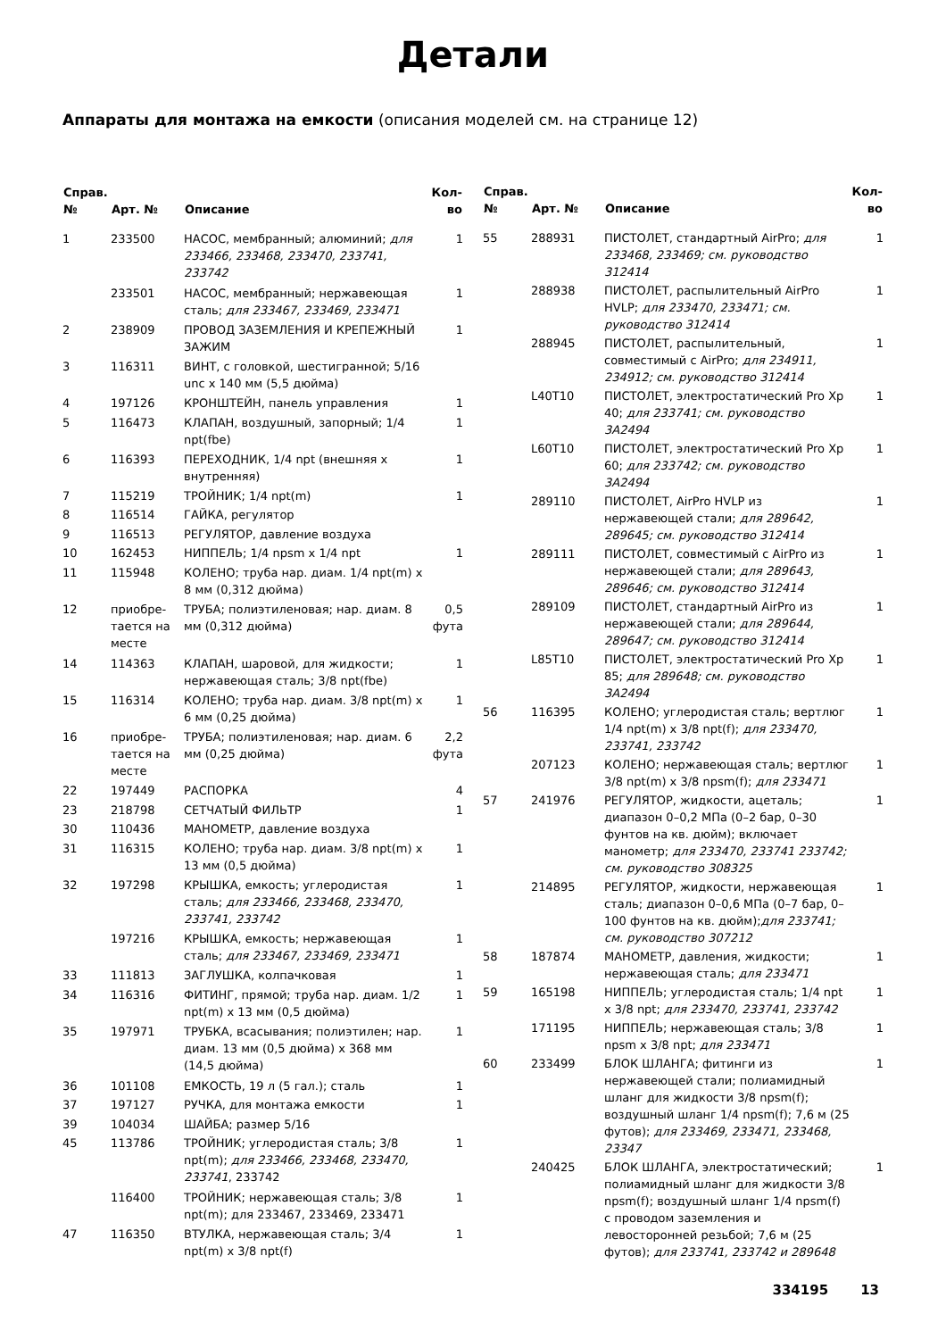Детали
Аппараты для монтажа на емкости (описания моделей см. на странице 12)
| Справ. № | Арт. № | Описание | Кол-во |
| --- | --- | --- | --- |
| 1 | 233500 | НАСОС, мембранный; алюминий; для 233466, 233468, 233470, 233741, 233742 | 1 |
| | 233501 | НАСОС, мембранный; нержавеющая сталь; для 233467, 233469, 233471 | 1 |
| 2 | 238909 | ПРОВОД ЗАЗЕМЛЕНИЯ И КРЕПЕЖНЫЙ ЗАЖИМ | 1 |
| 3 | 116311 | ВИНТ, с головкой, шестигранной; 5/16 unc x 140 мм (5,5 дюйма) | |
| 4 | 197126 | КРОНШТЕЙН, панель управления | 1 |
| 5 | 116473 | КЛАПАН, воздушный, запорный; 1/4 npt(fbe) | 1 |
| 6 | 116393 | ПЕРЕХОДНИК, 1/4 npt (внешняя x внутренняя) | 1 |
| 7 | 115219 | ТРОЙНИК; 1/4 npt(m) | 1 |
| 8 | 116514 | ГАЙКА, регулятор | |
| 9 | 116513 | РЕГУЛЯТОР, давление воздуха | |
| 10 | 162453 | НИППЕЛЬ; 1/4 npsm x 1/4 npt | 1 |
| 11 | 115948 | КОЛЕНО; труба нар. диам. 1/4 npt(m) x 8 мм (0,312 дюйма) | |
| 12 | приобре-тается на месте | ТРУБА; полиэтиленовая; нар. диам. 8 мм (0,312 дюйма) | 0,5 фута |
| 14 | 114363 | КЛАПАН, шаровой, для жидкости; нержавеющая сталь; 3/8 npt(fbe) | 1 |
| 15 | 116314 | КОЛЕНО; труба нар. диам. 3/8 npt(m) x 6 мм (0,25 дюйма) | 1 |
| 16 | приобре-тается на месте | ТРУБА; полиэтиленовая; нар. диам. 6 мм (0,25 дюйма) | 2,2 фута |
| 22 | 197449 | РАСПОРКА | 4 |
| 23 | 218798 | СЕТЧАТЫЙ ФИЛЬТР | 1 |
| 30 | 110436 | МАНОМЕТР, давление воздуха | |
| 31 | 116315 | КОЛЕНО; труба нар. диам. 3/8 npt(m) x 13 мм (0,5 дюйма) | 1 |
| 32 | 197298 | КРЫШКА, емкость; углеродистая сталь; для 233466, 233468, 233470, 233741, 233742 | 1 |
| | 197216 | КРЫШКА, емкость; нержавеющая сталь; для 233467, 233469, 233471 | 1 |
| 33 | 111813 | ЗАГЛУШКА, колпачковая | 1 |
| 34 | 116316 | ФИТИНГ, прямой; труба нар. диам. 1/2 npt(m) x 13 мм (0,5 дюйма) | 1 |
| 35 | 197971 | ТРУБКА, всасывания; полиэтилен; нар. диам. 13 мм (0,5 дюйма) x 368 мм (14,5 дюйма) | 1 |
| 36 | 101108 | ЕМКОСТЬ, 19 л (5 гал.); сталь | 1 |
| 37 | 197127 | РУЧКА, для монтажа емкости | 1 |
| 39 | 104034 | ШАЙБА; размер 5/16 | |
| 45 | 113786 | ТРОЙНИК; углеродистая сталь; 3/8 npt(m); для 233466, 233468, 233470, 233741 , 233742 | 1 |
| | 116400 | ТРОЙНИК; нержавеющая сталь; 3/8 npt(m); для 233467, 233469, 233471 | 1 |
| 47 | 116350 | ВТУЛКА, нержавеющая сталь; 3/4 npt(m) x 3/8 npt(f) | 1 |
| Справ. № | Арт. № | Описание | Кол-во |
| --- | --- | --- | --- |
| 55 | 288931 | ПИСТОЛЕТ, стандартный AirPro; для 233468, 233469; см. руководство 312414 | 1 |
| | 288938 | ПИСТОЛЕТ, распылительный AirPro HVLP; для 233470, 233471; см. руководство 312414 | 1 |
| | 288945 | ПИСТОЛЕТ, распылительный, совместимый с AirPro; для 234911, 234912; см. руководство 312414 | 1 |
| | L40T10 | ПИСТОЛЕТ, электростатический Pro Xp 40; для 233741; см. руководство 3A2494 | 1 |
| | L60T10 | ПИСТОЛЕТ, электростатический Pro Xp 60; для 233742; см. руководство 3A2494 | 1 |
| | 289110 | ПИСТОЛЕТ, AirPro HVLP из нержавеющей стали; для 289642, 289645; см. руководство 312414 | 1 |
| | 289111 | ПИСТОЛЕТ, совместимый с AirPro из нержавеющей стали; для 289643, 289646; см. руководство 312414 | 1 |
| | 289109 | ПИСТОЛЕТ, стандартный AirPro из нержавеющей стали; для 289644, 289647; см. руководство 312414 | 1 |
| | L85T10 | ПИСТОЛЕТ, электростатический Pro Xp 85; для 289648; см. руководство 3A2494 | 1 |
| 56 | 116395 | КОЛЕНО; углеродистая сталь; вертлюг 1/4 npt(m) x 3/8 npt(f); для 233470, 233741, 233742 | 1 |
| | 207123 | КОЛЕНО; нержавеющая сталь; вертлюг 3/8 npt(m) x 3/8 npsm(f); для 233471 | 1 |
| 57 | 241976 | РЕГУЛЯТОР, жидкости, ацеталь; диапазон 0–0,2 МПа (0–2 бар, 0–30 фунтов на кв. дюйм); включает манометр; для 233470, 233741 233742; см. руководство 308325 | 1 |
| | 214895 | РЕГУЛЯТОР, жидкости, нержавеющая сталь; диапазон 0–0,6 МПа (0–7 бар, 0–100 фунтов на кв. дюйм); для 233741; см. руководство 307212 | 1 |
| 58 | 187874 | МАНОМЕТР, давления, жидкости; нержавеющая сталь; для 233471 | 1 |
| 59 | 165198 | НИППЕЛЬ; углеродистая сталь; 1/4 npt x 3/8 npt; для 233470, 233741, 233742 | 1 |
| | 171195 | НИППЕЛЬ; нержавеющая сталь; 3/8 npsm x 3/8 npt; для 233471 | 1 |
| 60 | 233499 | БЛОК ШЛАНГА; фитинги из нержавеющей стали; полиамидный шланг для жидкости 3/8 npsm(f); воздушный шланг 1/4 npsm(f); 7,6 м (25 футов); для 233469, 233471, 233468, 23347 | 1 |
| | 240425 | БЛОК ШЛАНГА, электростатический; полиамидный шланг для жидкости 3/8 npsm(f); воздушный шланг 1/4 npsm(f) с проводом заземления и левосторонней резьбой; 7,6 м (25 футов); для 233741, 233742 и 289648 | 1 |
334195 13